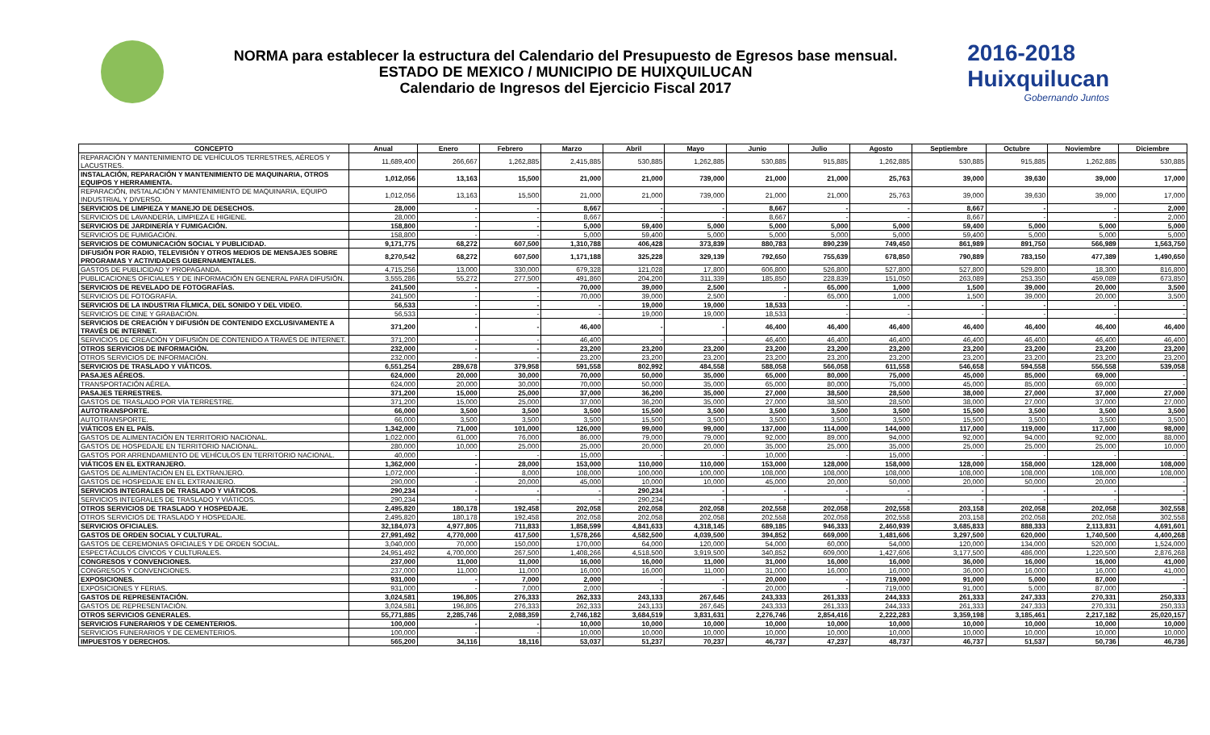NORMA para establecer la estructura del Calendario del Presupuesto de Egresos base mensual.
ESTADO DE MEXICO / MUNICIPIO DE HUIXQUILUCAN
Calendario de Ingresos del Ejercicio Fiscal 2017
2016-2018
Huixquilucan
Gobernando Juntos
| CONCEPTO | Anual | Enero | Febrero | Marzo | Abril | Mayo | Junio | Julio | Agosto | Septiembre | Octubre | Noviembre | Diciembre |
| --- | --- | --- | --- | --- | --- | --- | --- | --- | --- | --- | --- | --- | --- |
| REPARACIÓN Y MANTENIMIENTO DE VEHÍCULOS TERRESTRES, AÉREOS Y LACUSTRES. | 11,689,400 | 266,667 | 1,262,885 | 2,415,885 | 530,885 | 1,262,885 | 530,885 | 915,885 | 1,262,885 | 530,885 | 915,885 | 1,262,885 | 530,885 |
| INSTALACIÓN, REPARACIÓN Y MANTENIMIENTO DE MAQUINARIA, OTROS EQUIPOS Y HERRAMIENTA. | 1,012,056 | 13,163 | 15,500 | 21,000 | 21,000 | 739,000 | 21,000 | 21,000 | 25,763 | 39,000 | 39,630 | 39,000 | 17,000 |
| REPARACIÓN, INSTALACIÓN Y MANTENIMIENTO DE MAQUINARIA, EQUIPO INDUSTRIAL Y DIVERSO. | 1,012,056 | 13,163 | 15,500 | 21,000 | 21,000 | 739,000 | 21,000 | 21,000 | 25,763 | 39,000 | 39,630 | 39,000 | 17,000 |
| SERVICIOS DE LIMPIEZA Y MANEJO DE DESECHOS. | 28,000 | - | - | 8,667 | - | - | 8,667 | - | - | 8,667 | - | - | 2,000 |
| SERVICIOS DE LAVANDERÍA, LIMPIEZA E HIGIENE. | 28,000 | - | - | 8,667 | - | - | 8,667 | - | - | 8,667 | - | - | 2,000 |
| SERVICIOS DE JARDINERÍA Y FUMIGACIÓN. | 158,800 | - | - | 5,000 | 59,400 | 5,000 | 5,000 | 5,000 | 5,000 | 59,400 | 5,000 | 5,000 | 5,000 |
| SERVICIOS DE FUMIGACIÓN. | 158,800 | - | - | 5,000 | 59,400 | 5,000 | 5,000 | 5,000 | 5,000 | 59,400 | 5,000 | 5,000 | 5,000 |
| SERVICIOS DE COMUNICACIÓN SOCIAL Y PUBLICIDAD. | 9,171,775 | 68,272 | 607,500 | 1,310,788 | 406,428 | 373,839 | 880,783 | 890,239 | 749,450 | 861,989 | 891,750 | 566,989 | 1,563,750 |
| DIFUSIÓN POR RADIO, TELEVISIÓN Y OTROS MEDIOS DE MENSAJES SOBRE PROGRAMAS Y ACTIVIDADES GUBERNAMENTALES. | 8,270,542 | 68,272 | 607,500 | 1,171,188 | 325,228 | 329,139 | 792,650 | 755,639 | 678,850 | 790,889 | 783,150 | 477,389 | 1,490,650 |
| GASTOS DE PUBLICIDAD Y PROPAGANDA. | 4,715,256 | 13,000 | 330,000 | 679,328 | 121,028 | 17,800 | 606,800 | 526,800 | 527,800 | 527,800 | 529,800 | 18,300 | 816,800 |
| PUBLICACIONES OFICIALES Y DE INFORMACIÓN EN GENERAL PARA DIFUSIÓN. | 3,555,286 | 55,272 | 277,500 | 491,860 | 204,200 | 311,339 | 185,850 | 228,839 | 151,050 | 263,089 | 253,350 | 459,089 | 673,850 |
| SERVICIOS DE REVELADO DE FOTOGRAFÍAS. | 241,500 | - | - | 70,000 | 39,000 | 2,500 | - | 65,000 | 1,000 | 1,500 | 39,000 | 20,000 | 3,500 |
| SERVICIOS DE FOTOGRAFÍA. | 241,500 | - | - | 70,000 | 39,000 | 2,500 | - | 65,000 | 1,000 | 1,500 | 39,000 | 20,000 | 3,500 |
| SERVICIOS DE LA INDUSTRIA FÍLMICA, DEL SONIDO Y DEL VIDEO. | 56,533 | - | - | - | 19,000 | 19,000 | 18,533 | - | - | - | - | - | - |
| SERVICIOS DE CINE Y GRABACIÓN. | 56,533 | - | - | - | 19,000 | 19,000 | 18,533 | - | - | - | - | - | - |
| SERVICIOS DE CREACIÓN Y DIFUSIÓN DE CONTENIDO EXCLUSIVAMENTE A TRAVÉS DE INTERNET. | 371,200 | - | - | 46,400 | - | - | 46,400 | 46,400 | 46,400 | 46,400 | 46,400 | 46,400 | 46,400 |
| SERVICIOS DE CREACIÓN Y DIFUSIÓN DE CONTENIDO A TRAVÉS DE INTERNET. | 371,200 | - | - | 46,400 | - | - | 46,400 | 46,400 | 46,400 | 46,400 | 46,400 | 46,400 | 46,400 |
| OTROS SERVICIOS DE INFORMACIÓN. | 232,000 | - | - | 23,200 | 23,200 | 23,200 | 23,200 | 23,200 | 23,200 | 23,200 | 23,200 | 23,200 | 23,200 |
| OTROS SERVICIOS DE INFORMACIÓN. | 232,000 | - | - | 23,200 | 23,200 | 23,200 | 23,200 | 23,200 | 23,200 | 23,200 | 23,200 | 23,200 | 23,200 |
| SERVICIOS DE TRASLADO Y VIÁTICOS. | 6,551,254 | 289,678 | 379,958 | 591,558 | 802,992 | 484,558 | 588,058 | 566,058 | 611,558 | 546,658 | 594,558 | 556,558 | 539,058 |
| PASAJES AÉREOS. | 624,000 | 20,000 | 30,000 | 70,000 | 50,000 | 35,000 | 65,000 | 80,000 | 75,000 | 45,000 | 85,000 | 69,000 | - |
| TRANSPORTACIÓN AÉREA. | 624,000 | 20,000 | 30,000 | 70,000 | 50,000 | 35,000 | 65,000 | 80,000 | 75,000 | 45,000 | 85,000 | 69,000 | - |
| PASAJES TERRESTRES. | 371,200 | 15,000 | 25,000 | 37,000 | 36,200 | 35,000 | 27,000 | 38,500 | 28,500 | 38,000 | 27,000 | 37,000 | 27,000 |
| GASTOS DE TRASLADO POR VÍA TERRESTRE. | 371,200 | 15,000 | 25,000 | 37,000 | 36,200 | 35,000 | 27,000 | 38,500 | 28,500 | 38,000 | 27,000 | 37,000 | 27,000 |
| AUTOTRANSPORTE. | 66,000 | 3,500 | 3,500 | 3,500 | 15,500 | 3,500 | 3,500 | 3,500 | 3,500 | 15,500 | 3,500 | 3,500 | 3,500 |
| AUTOTRANSPORTE. | 66,000 | 3,500 | 3,500 | 3,500 | 15,500 | 3,500 | 3,500 | 3,500 | 3,500 | 15,500 | 3,500 | 3,500 | 3,500 |
| VIÁTICOS EN EL PAÍS. | 1,342,000 | 71,000 | 101,000 | 126,000 | 99,000 | 99,000 | 137,000 | 114,000 | 144,000 | 117,000 | 119,000 | 117,000 | 98,000 |
| GASTOS DE ALIMENTACIÓN EN TERRITORIO NACIONAL. | 1,022,000 | 61,000 | 76,000 | 86,000 | 79,000 | 79,000 | 92,000 | 89,000 | 94,000 | 92,000 | 94,000 | 92,000 | 88,000 |
| GASTOS DE HOSPEDAJE EN TERRITORIO NACIONAL. | 280,000 | 10,000 | 25,000 | 25,000 | 20,000 | 20,000 | 35,000 | 25,000 | 35,000 | 25,000 | 25,000 | 25,000 | 10,000 |
| GASTOS POR ARRENDAMIENTO DE VEHÍCULOS EN TERRITORIO NACIONAL. | 40,000 | - | - | 15,000 | - | - | 10,000 | - | 15,000 | - | - | - | - |
| VIÁTICOS EN EL EXTRANJERO. | 1,362,000 | - | 28,000 | 153,000 | 110,000 | 110,000 | 153,000 | 128,000 | 158,000 | 128,000 | 158,000 | 128,000 | 108,000 |
| GASTOS DE ALIMENTACIÓN EN EL EXTRANJERO. | 1,072,000 | - | 8,000 | 108,000 | 100,000 | 100,000 | 108,000 | 108,000 | 108,000 | 108,000 | 108,000 | 108,000 | 108,000 |
| GASTOS DE HOSPEDAJE EN EL EXTRANJERO. | 290,000 | - | 20,000 | 45,000 | 10,000 | 10,000 | 45,000 | 20,000 | 50,000 | 20,000 | 50,000 | 20,000 | - |
| SERVICIOS INTEGRALES DE TRASLADO Y VIÁTICOS. | 290,234 | - | - | - | 290,234 | - | - | - | - | - | - | - | - |
| SERVICIOS INTEGRALES DE TRASLADO Y VIÁTICOS. | 290,234 | - | - | - | 290,234 | - | - | - | - | - | - | - | - |
| OTROS SERVICIOS DE TRASLADO Y HOSPEDAJE. | 2,495,820 | 180,178 | 192,458 | 202,058 | 202,058 | 202,058 | 202,558 | 202,058 | 202,558 | 203,158 | 202,058 | 202,058 | 302,558 |
| OTROS SERVICIOS DE TRASLADO Y HOSPEDAJE. | 2,495,820 | 180,178 | 192,458 | 202,058 | 202,058 | 202,058 | 202,558 | 202,058 | 202,558 | 203,158 | 202,058 | 202,058 | 302,558 |
| SERVICIOS OFICIALES. | 32,184,073 | 4,977,805 | 711,833 | 1,858,599 | 4,841,633 | 4,318,145 | 689,185 | 946,333 | 2,460,939 | 3,685,833 | 888,333 | 2,113,831 | 4,691,601 |
| GASTOS DE ORDEN SOCIAL Y CULTURAL. | 27,991,492 | 4,770,000 | 417,500 | 1,578,266 | 4,582,500 | 4,039,500 | 394,852 | 669,000 | 1,481,606 | 3,297,500 | 620,000 | 1,740,500 | 4,400,268 |
| GASTOS DE CEREMONIAS OFICIALES Y DE ORDEN SOCIAL. | 3,040,000 | 70,000 | 150,000 | 170,000 | 64,000 | 120,000 | 54,000 | 60,000 | 54,000 | 120,000 | 134,000 | 520,000 | 1,524,000 |
| ESPECTÁCULOS CÍVICOS Y CULTURALES. | 24,951,492 | 4,700,000 | 267,500 | 1,408,266 | 4,518,500 | 3,919,500 | 340,852 | 609,000 | 1,427,606 | 3,177,500 | 486,000 | 1,220,500 | 2,876,268 |
| CONGRESOS Y CONVENCIONES. | 237,000 | 11,000 | 11,000 | 16,000 | 16,000 | 11,000 | 31,000 | 16,000 | 16,000 | 36,000 | 16,000 | 16,000 | 41,000 |
| CONGRESOS Y CONVENCIONES. | 237,000 | 11,000 | 11,000 | 16,000 | 16,000 | 11,000 | 31,000 | 16,000 | 16,000 | 36,000 | 16,000 | 16,000 | 41,000 |
| EXPOSICIONES. | 931,000 | - | 7,000 | 2,000 | - | - | 20,000 | - | 719,000 | 91,000 | 5,000 | 87,000 | - |
| EXPOSICIONES Y FERIAS. | 931,000 | - | 7,000 | 2,000 | - | - | 20,000 | - | 719,000 | 91,000 | 5,000 | 87,000 | - |
| GASTOS DE REPRESENTACIÓN. | 3,024,581 | 196,805 | 276,333 | 262,333 | 243,133 | 267,645 | 243,333 | 261,333 | 244,333 | 261,333 | 247,333 | 270,331 | 250,333 |
| GASTOS DE REPRESENTACIÓN. | 3,024,581 | 196,805 | 276,333 | 262,333 | 243,133 | 267,645 | 243,333 | 261,333 | 244,333 | 261,333 | 247,333 | 270,331 | 250,333 |
| OTROS SERVICIOS GENERALES. | 55,771,885 | 2,285,746 | 2,088,359 | 2,746,182 | 3,684,519 | 3,831,631 | 2,276,746 | 2,854,416 | 2,222,283 | 3,359,198 | 3,185,461 | 2,217,182 | 25,020,157 |
| SERVICIOS FUNERARIOS Y DE CEMENTERIOS. | 100,000 | - | - | 10,000 | 10,000 | 10,000 | 10,000 | 10,000 | 10,000 | 10,000 | 10,000 | 10,000 | 10,000 |
| SERVICIOS FUNERARIOS Y DE CEMENTERIOS. | 100,000 | - | - | 10,000 | 10,000 | 10,000 | 10,000 | 10,000 | 10,000 | 10,000 | 10,000 | 10,000 | 10,000 |
| IMPUESTOS Y DERECHOS. | 565,200 | 34,116 | 18,116 | 53,037 | 51,237 | 70,237 | 46,737 | 47,237 | 48,737 | 46,737 | 51,537 | 50,736 | 46,736 |